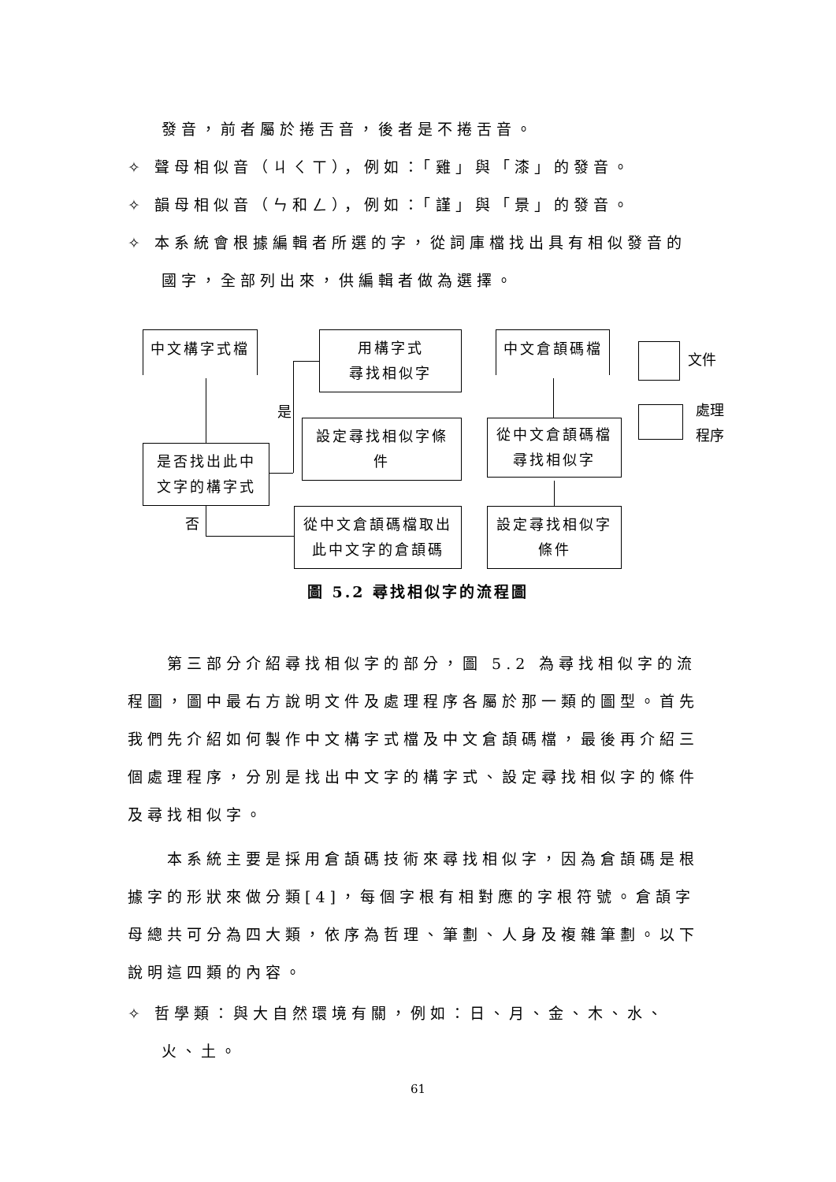發音，前者屬於捲舌音，後者是不捲舌音。
✧ 聲母相似音（ㄐㄑㄒ），例如：「雞」與「漆」的發音。
✧ 韻母相似音（ㄣ和ㄥ），例如：「謹」與「景」的發音。
✧ 本系統會根據編輯者所選的字，從詞庫檔找出具有相似發音的國字，全部列出來，供編輯者做為選擇。
中文構字式檔
用構字式
尋找相似字
中文倉頡碼檔
文件
處理
程序
設定尋找相似字條
件
從中文倉頡碼檔
尋找相似字
是否找出此中
文字的構字式
是
否
從中文倉頡碼檔取出
此中文字的倉頡碼
設定尋找相似字
條件
圖 5.2 尋找相似字的流程圖
第三部分介紹尋找相似字的部分，圖 5.2 為尋找相似字的流程圖，圖中最右方說明文件及處理程序各屬於那一類的圖型。首先我們先介紹如何製作中文構字式檔及中文倉頡碼檔，最後再介紹三個處理程序，分別是找出中文字的構字式、設定尋找相似字的條件及尋找相似字。
本系統主要是採用倉頡碼技術來尋找相似字，因為倉頡碼是根據字的形狀來做分類[4]，每個字根有相對應的字根符號。倉頡字母總共可分為四大類，依序為哲理、筆劃、人身及複雜筆劃。以下說明這四類的內容。
✧ 哲學類：與大自然環境有關，例如：日、月、金、木、水、火、土。
61